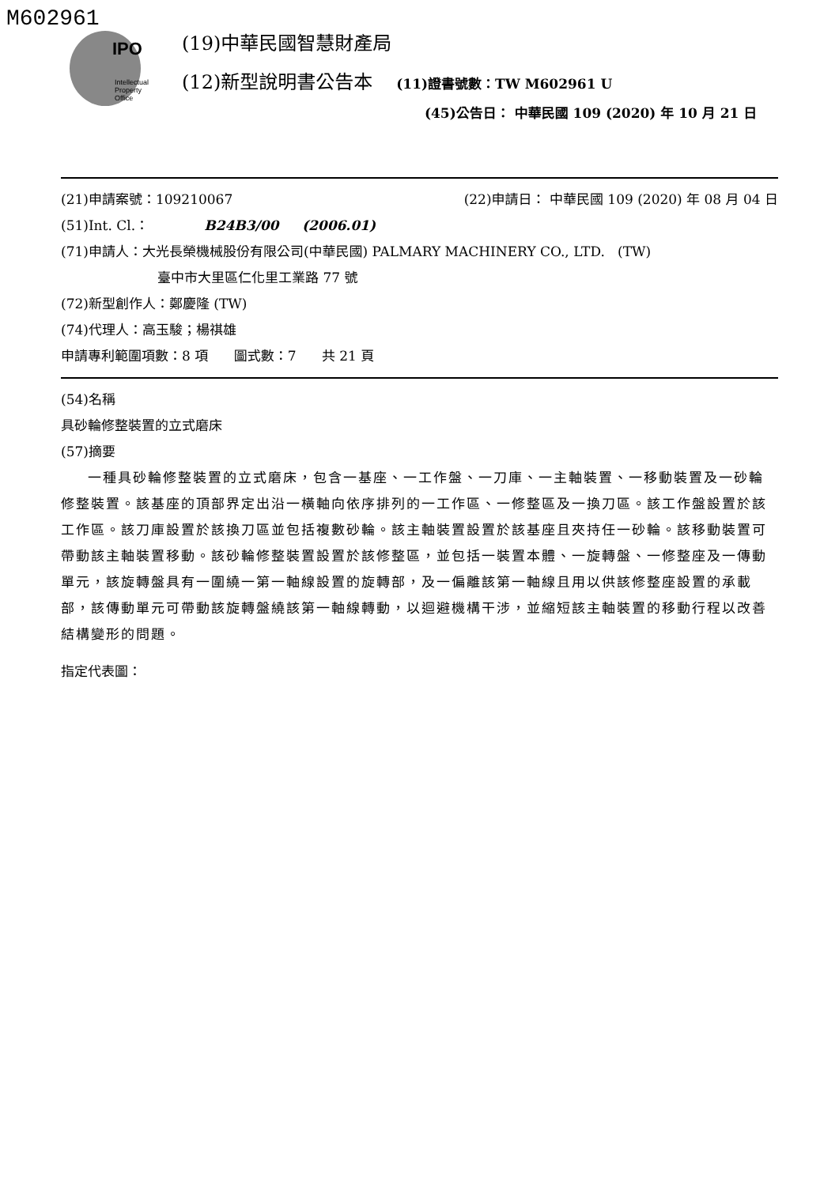M602961
IPO
Intellectual
Property
Office
(19)中華民國智慧財產局
(12)新型說明書公告本 (11)證書號數：TW M602961 U
(45)公告日： 中華民國 109 (2020) 年 10 月 21 日
(21)申請案號：109210067 (22)申請日： 中華民國 109 (2020) 年 08 月 04 日
(51)Int. Cl.： B24B3/00 (2006.01)
(71)申請人：大光長榮機械股份有限公司(中華民國) PALMARY MACHINERY CO., LTD. (TW)
臺中市大里區仁化里工業路 77 號
(72)新型創作人：鄭慶隆 (TW)
(74)代理人：高玉駿；楊祺雄
申請專利範圍項數：8 項 圖式數：7 共 21 頁
(54)名稱
具砂輪修整裝置的立式磨床
(57)摘要
一種具砂輪修整裝置的立式磨床，包含一基座、一工作盤、一刀庫、一主軸裝置、一移動裝置及一砂輪修整裝置。該基座的頂部界定出沿一橫軸向依序排列的一工作區、一修整區及一換刀區。該工作盤設置於該工作區。該刀庫設置於該換刀區並包括複數砂輪。該主軸裝置設置於該基座且夾持任一砂輪。該移動裝置可帶動該主軸裝置移動。該砂輪修整裝置設置於該修整區，並包括一裝置本體、一旋轉盤、一修整座及一傳動單元，該旋轉盤具有一圍繞一第一軸線設置的旋轉部，及一偏離該第一軸線且用以供該修整座設置的承載部，該傳動單元可帶動該旋轉盤繞該第一軸線轉動，以迴避機構干涉，並縮短該主軸裝置的移動行程以改善結構變形的問題。
指定代表圖：